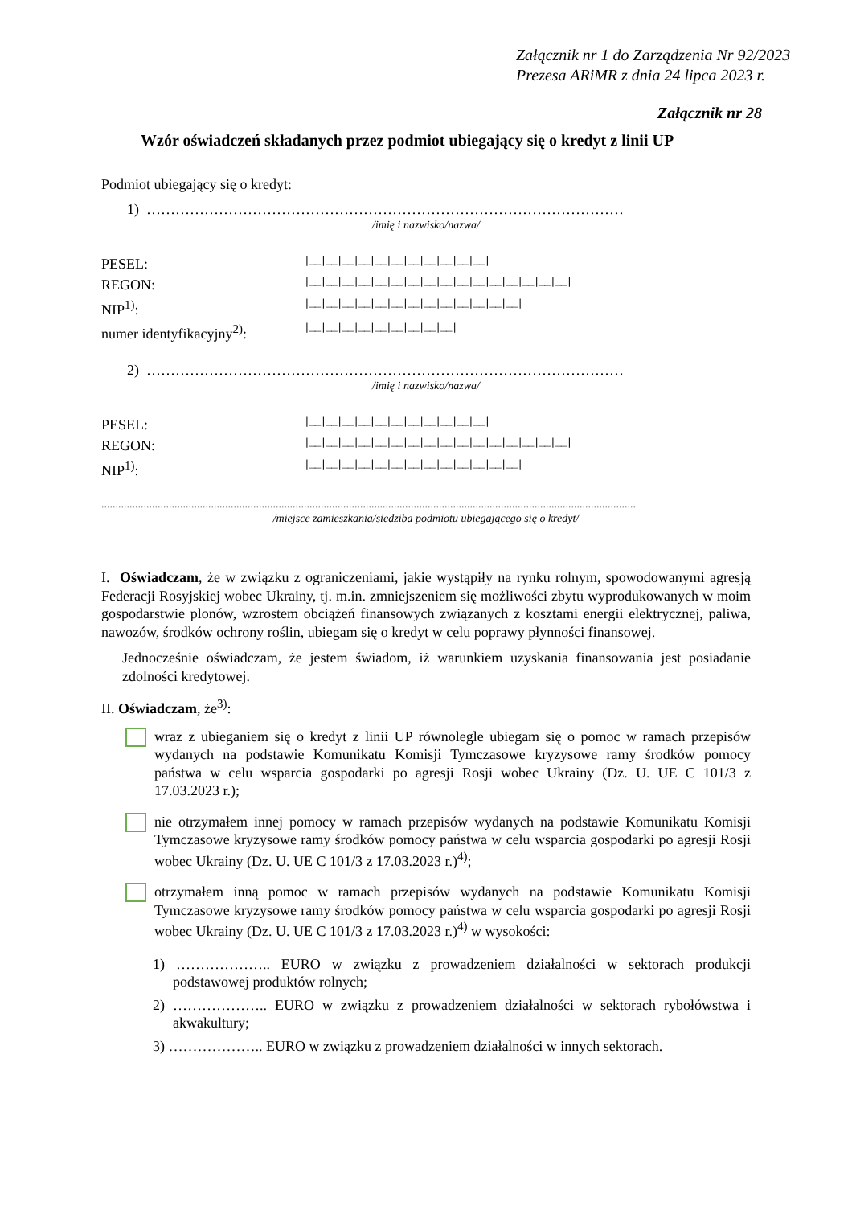Załącznik nr 1 do Zarządzenia Nr 92/2023
Prezesa ARiMR z dnia 24 lipca 2023 r.
Załącznik nr 28
Wzór oświadczeń składanych przez podmiot ubiegający się o kredyt z linii UP
Podmiot ubiegający się o kredyt:
1) ………………………………………………………………………………………
/imię i nazwisko/nazwa/
PESEL: |__|__|__|__|__|__|__|__|__|__|__|
REGON: |__|__|__|__|__|__|__|__|__|__|__|__|__|__|__|__|
NIP<sup>1)</sup>: |__|__|__|__|__|__|__|__|__|__|__|__|__|
numer identyfikacyjny<sup>2)</sup>: |__|__|__|__|__|__|__|__|__|
2) ………………………………………………………………………………………
/imię i nazwisko/nazwa/
PESEL: |__|__|__|__|__|__|__|__|__|__|__|
REGON: |__|__|__|__|__|__|__|__|__|__|__|__|__|__|__|__|
NIP<sup>1)</sup>: |__|__|__|__|__|__|__|__|__|__|__|__|__|
..............................................................................................................................................................................................
/miejsce zamieszkania/siedziba podmiotu ubiegającego się o kredyt/
I. Oświadczam, że w związku z ograniczeniami, jakie wystąpiły na rynku rolnym, spowodowanymi agresją Federacji Rosyjskiej wobec Ukrainy, tj. m.in. zmniejszeniem się możliwości zbytu wyprodukowanych w moim gospodarstwie plonów, wzrostem obciążeń finansowych związanych z kosztami energii elektrycznej, paliwa, nawozów, środków ochrony roślin, ubiegam się o kredyt w celu poprawy płynności finansowej.
Jednocześnie oświadczam, że jestem świadom, iż warunkiem uzyskania finansowania jest posiadanie zdolności kredytowej.
II. Oświadczam, że<sup>3)</sup>:
wraz z ubieganiem się o kredyt z linii UP równolegle ubiegam się o pomoc w ramach przepisów wydanych na podstawie Komunikatu Komisji Tymczasowe kryzysowe ramy środków pomocy państwa w celu wsparcia gospodarki po agresji Rosji wobec Ukrainy (Dz. U. UE C 101/3 z 17.03.2023 r.);
nie otrzymałem innej pomocy w ramach przepisów wydanych na podstawie Komunikatu Komisji Tymczasowe kryzysowe ramy środków pomocy państwa w celu wsparcia gospodarki po agresji Rosji wobec Ukrainy (Dz. U. UE C 101/3 z 17.03.2023 r.)<sup>4)</sup>;
otrzymałem inną pomoc w ramach przepisów wydanych na podstawie Komunikatu Komisji Tymczasowe kryzysowe ramy środków pomocy państwa w celu wsparcia gospodarki po agresji Rosji wobec Ukrainy (Dz. U. UE C 101/3 z 17.03.2023 r.)<sup>4)</sup> w wysokości:
1) ……………….. EURO w związku z prowadzeniem działalności w sektorach produkcji podstawowej produktów rolnych;
2) ……………….. EURO w związku z prowadzeniem działalności w sektorach rybołówstwa i akwakultury;
3) ……………….. EURO w związku z prowadzeniem działalności w innych sektorach.